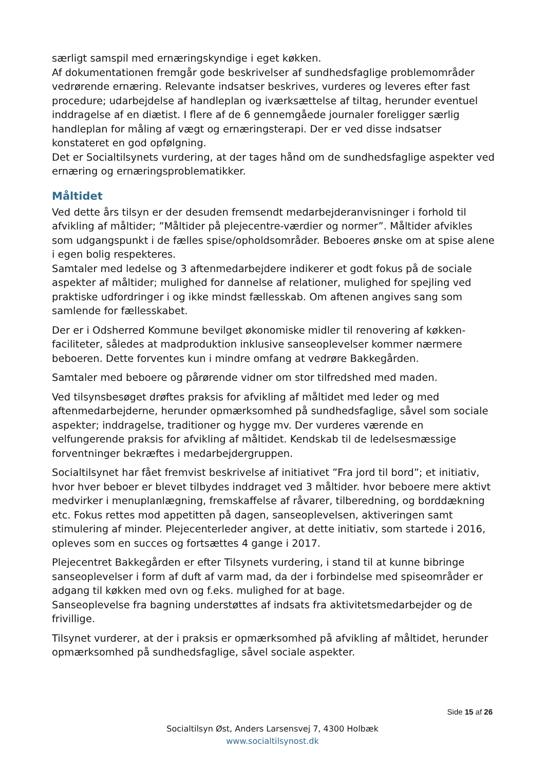særligt samspil med ernæringskyndige i eget køkken.
Af dokumentationen fremgår gode beskrivelser af sundhedsfaglige problemområder vedrørende ernæring. Relevante indsatser beskrives, vurderes og leveres efter fast procedure; udarbejdelse af handleplan og iværksættelse af tiltag, herunder eventuel inddragelse af en diætist. I flere af de 6 gennemgåede journaler foreligger særlig handleplan for måling af vægt og ernæringsterapi. Der er ved disse indsatser konstateret en god opfølgning.
Det er Socialtilsynets vurdering, at der tages hånd om de sundhedsfaglige aspekter ved ernæring og ernæringsproblematikker.
Måltidet
Ved dette års tilsyn er der desuden fremsendt medarbejderanvisninger i forhold til afvikling af måltider; ”Måltider på plejecentre-værdier og normer”. Måltider afvikles som udgangspunkt i de fælles spise/opholdsområder. Beboeres ønske om at spise alene i egen bolig respekteres.
Samtaler med ledelse og 3 aftenmedarbejdere indikerer et godt fokus på de sociale aspekter af måltider; mulighed for dannelse af relationer, mulighed for spejling ved praktiske udfordringer i og ikke mindst fællesskab. Om aftenen angives sang som samlende for fællesskabet.
Der er i Odsherred Kommune bevilget økonomiske midler til renovering af køkken-faciliteter, således at madproduktion inklusive sanseoplevelser kommer nærmere beboeren. Dette forventes kun i mindre omfang at vedrøre Bakkegården.
Samtaler med beboere og pårørende vidner om stor tilfredshed med maden.
Ved tilsynsbesøget drøftes praksis for afvikling af måltidet med leder og med aftenmedarbejderne, herunder opmærksomhed på sundhedsfaglige, såvel som sociale aspekter; inddragelse, traditioner og hygge mv. Der vurderes værende en velfungerende praksis for afvikling af måltidet. Kendskab til de ledelsesmæssige forventninger bekræftes i medarbejdergruppen.
Socialtilsynet har fået fremvist beskrivelse af initiativet ”Fra jord til bord”; et initiativ, hvor hver beboer er blevet tilbydes inddraget ved 3 måltider. hvor beboere mere aktivt medvirker i menuplanlægning, fremskaffelse af råvarer, tilberedning, og borddækning etc. Fokus rettes mod appetitten på dagen, sanseoplevelsen, aktiveringen samt stimulering af minder. Plejecenterleder angiver, at dette initiativ, som startede i 2016, opleves som en succes og fortsættes 4 gange i 2017.
Plejecentret Bakkegården er efter Tilsynets vurdering, i stand til at kunne bibringe sanseoplevelser i form af duft af varm mad, da der i forbindelse med spiseområder er adgang til køkken med ovn og f.eks. mulighed for at bage.
Sanseoplevelse fra bagning understøttes af indsats fra aktivitetsmedarbejder og de frivillige.
Tilsynet vurderer, at der i praksis er opmærksomhed på afvikling af måltidet, herunder opmærksomhed på sundhedsfaglige, såvel sociale aspekter.
Side 15 af 26
Socialtilsyn Øst, Anders Larsensvej 7, 4300 Holbæk
www.socialtilsynost.dk